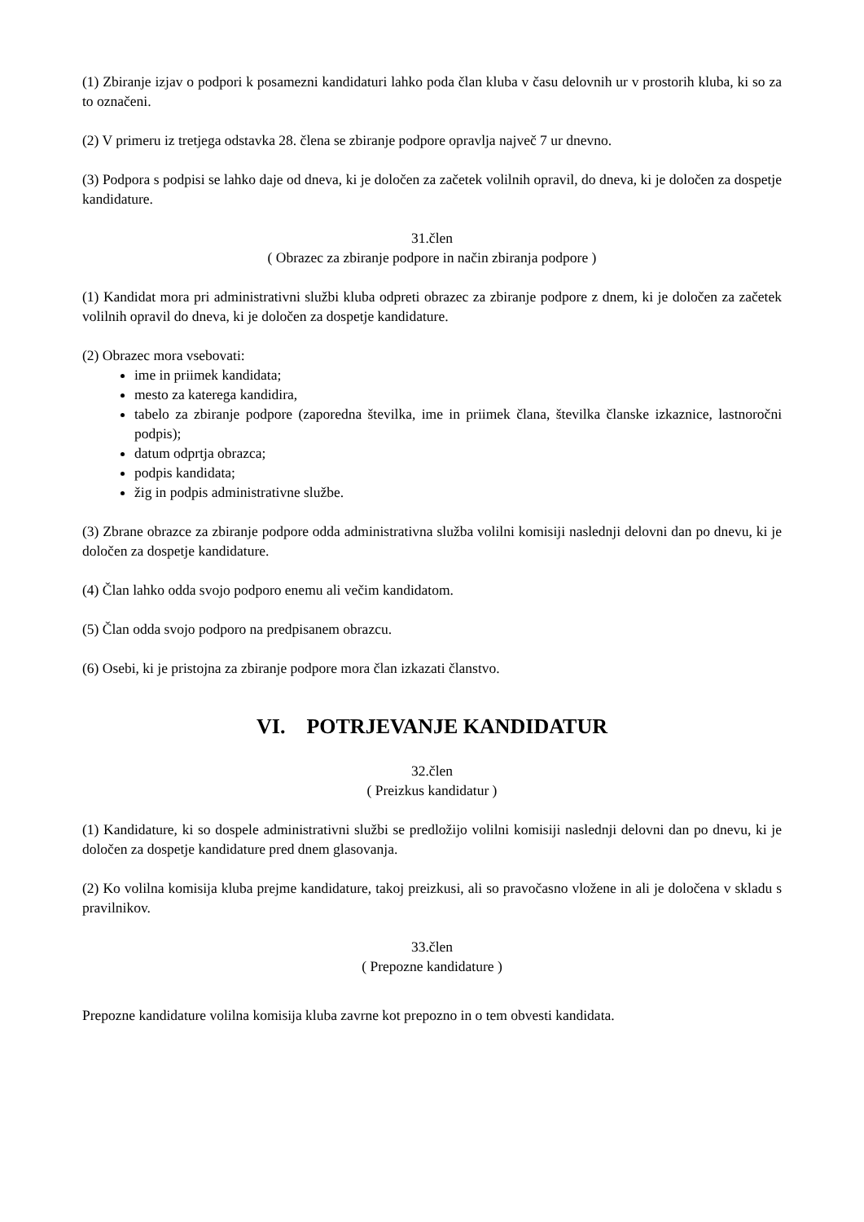(1) Zbiranje izjav o podpori k posamezni kandidaturi lahko poda član kluba v času delovnih ur v prostorih kluba, ki so za to označeni.
(2) V primeru iz tretjega odstavka 28. člena se zbiranje podpore opravlja največ 7 ur dnevno.
(3) Podpora s podpisi se lahko daje od dneva, ki je določen za začetek volilnih opravil, do dneva, ki je določen za dospetje kandidature.
31.člen
( Obrazec za zbiranje podpore in način zbiranja podpore )
(1) Kandidat mora pri administrativni službi kluba odpreti obrazec za zbiranje podpore z dnem, ki je določen za začetek volilnih opravil do dneva, ki je določen za dospetje kandidature.
(2) Obrazec mora vsebovati:
ime in priimek kandidata;
mesto za katerega kandidira,
tabelo za zbiranje podpore (zaporedna številka, ime in priimek člana, številka članske izkaznice, lastnoročni podpis);
datum odprtja obrazca;
podpis kandidata;
žig in podpis administrativne službe.
(3) Zbrane obrazce za zbiranje podpore odda administrativna služba volilni komisiji naslednji delovni dan po dnevu, ki je določen za dospetje kandidature.
(4) Član lahko odda svojo podporo enemu ali večim kandidatom.
(5) Član odda svojo podporo na predpisanem obrazcu.
(6) Osebi, ki je pristojna za zbiranje podpore mora član izkazati članstvo.
VI. POTRJEVANJE KANDIDATUR
32.člen
( Preizkus kandidatur )
(1) Kandidature, ki so dospele administrativni službi se predložijo volilni komisiji naslednji delovni dan po dnevu, ki je določen za dospetje kandidature pred dnem glasovanja.
(2) Ko volilna komisija kluba prejme kandidature, takoj preizkusi, ali so pravočasno vložene in ali je določena v skladu s pravilnikov.
33.člen
( Prepozne kandidature )
Prepozne kandidature volilna komisija kluba zavrne kot prepozno in o tem obvesti kandidata.